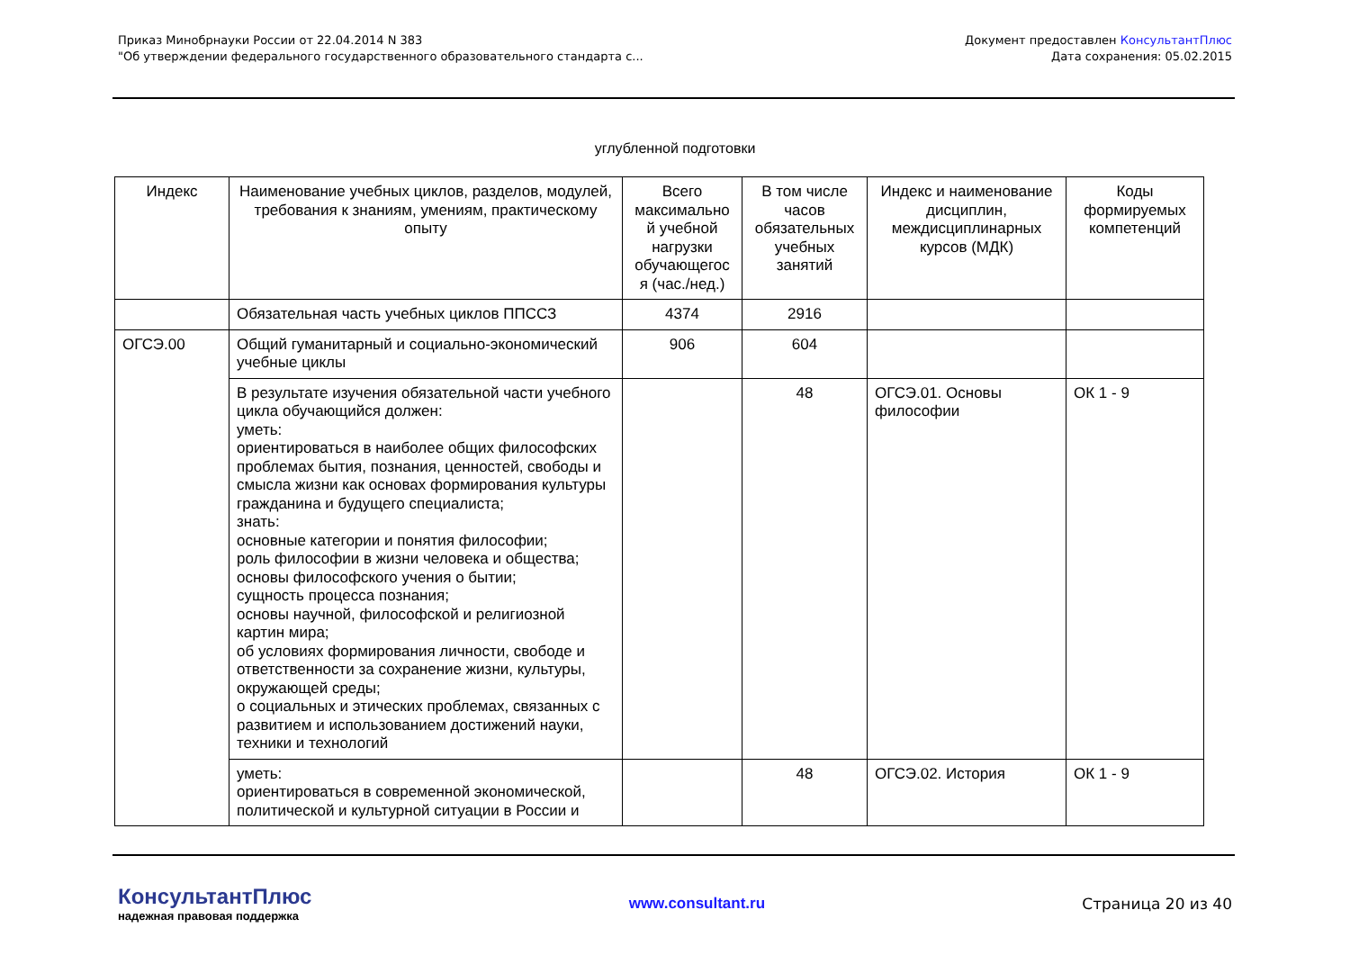Приказ Минобрнауки России от 22.04.2014 N 383
"Об утверждении федерального государственного образовательного стандарта с...
Документ предоставлен КонсультантПлюс
Дата сохранения: 05.02.2015
углубленной подготовки
| Индекс | Наименование учебных циклов, разделов, модулей, требования к знаниям, умениям, практическому опыту | Всего максимально й учебной нагрузки обучающегос я (час./нед.) | В том числе часов обязательных учебных занятий | Индекс и наименование дисциплин, междисциплинарных курсов (МДК) | Коды формируемых компетенций |
| --- | --- | --- | --- | --- | --- |
| | Обязательная часть учебных циклов ППССЗ | 4374 | 2916 | | |
| ОГСЭ.00 | Общий гуманитарный и социально-экономический учебные циклы | 906 | 604 | | |
| | В результате изучения обязательной части учебного цикла обучающийся должен: уметь: ориентироваться в наиболее общих философских проблемах бытия, познания, ценностей, свободы и смысла жизни как основах формирования культуры гражданина и будущего специалиста; знать: основные категории и понятия философии; роль философии в жизни человека и общества; основы философского учения о бытии; сущность процесса познания; основы научной, философской и религиозной картин мира; об условиях формирования личности, свободе и ответственности за сохранение жизни, культуры, окружающей среды; о социальных и этических проблемах, связанных с развитием и использованием достижений науки, техники и технологий | | 48 | ОГСЭ.01. Основы философии | ОК 1 - 9 |
| | уметь: ориентироваться в современной экономической, политической и культурной ситуации в России и | | 48 | ОГСЭ.02. История | ОК 1 - 9 |
КонсультантПлюс
надежная правовая поддержка
www.consultant.ru Страница 20 из 40